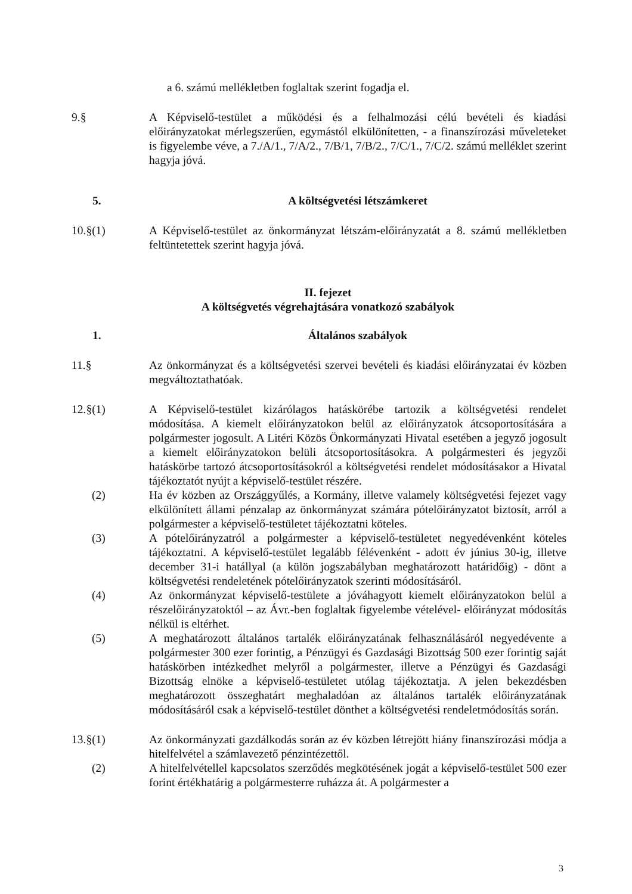a 6. számú mellékletben foglaltak szerint fogadja el.
9.§ A Képviselő-testület a működési és a felhalmozási célú bevételi és kiadási előirányzatokat mérlegszerűen, egymástól elkülönítetten, - a finanszírozási műveleteket is figyelembe véve, a 7./A/1., 7/A/2., 7/B/1, 7/B/2., 7/C/1., 7/C/2. számú melléklet szerint hagyja jóvá.
5. A költségvetési létszámkeret
10.§(1) A Képviselő-testület az önkormányzat létszám-előirányzatát a 8. számú mellékletben feltüntetettek szerint hagyja jóvá.
II. fejezet
A költségvetés végrehajtására vonatkozó szabályok
1. Általános szabályok
11.§ Az önkormányzat és a költségvetési szervei bevételi és kiadási előirányzatai év közben megváltoztathatóak.
12.§(1) A Képviselő-testület kizárólagos hatáskörébe tartozik a költségvetési rendelet módosítása. A kiemelt előirányzatokon belül az előirányzatok átcsoportosítására a polgármester jogosult. A Litéri Közös Önkormányzati Hivatal esetében a jegyző jogosult a kiemelt előirányzatokon belüli átcsoportosításokra. A polgármesteri és jegyzői hatáskörbe tartozó átcsoportosításokról a költségvetési rendelet módosításakor a Hivatal tájékoztatót nyújt a képviselő-testület részére.
(2) Ha év közben az Országgyűlés, a Kormány, illetve valamely költségvetési fejezet vagy elkülönített állami pénzalap az önkormányzat számára pótelőirányzatot biztosít, arról a polgármester a képviselő-testületet tájékoztatni köteles.
(3) A pótelőirányzatról a polgármester a képviselő-testületet negyedévenként köteles tájékoztatni. A képviselő-testület legalább félévenként - adott év június 30-ig, illetve december 31-i hatállyal (a külön jogszabályban meghatározott határidőig) - dönt a költségvetési rendeletének pótelőirányzatok szerinti módosításáról.
(4) Az önkormányzat képviselő-testülete a jóváhagyott kiemelt előirányzatokon belül a részelőirányzatoktól – az Ávr.-ben foglaltak figyelembe vételével- előirányzat módosítás nélkül is eltérhet.
(5) A meghatározott általános tartalék előirányzatának felhasználásáról negyedévente a polgármester 300 ezer forintig, a Pénzügyi és Gazdasági Bizottság 500 ezer forintig saját hatáskörben intézkedhet melyről a polgármester, illetve a Pénzügyi és Gazdasági Bizottság elnöke a képviselő-testületet utólag tájékoztatja. A jelen bekezdésben meghatározott összeghatárt meghaladóan az általános tartalék előirányzatának módosításáról csak a képviselő-testület dönthet a költségvetési rendeletmódosítás során.
13.§(1) Az önkormányzati gazdálkodás során az év közben létrejött hiány finanszírozási módja a hitelfelvétel a számlavezető pénzintézettől.
(2) A hitelfelvétellel kapcsolatos szerződés megkötésének jogát a képviselő-testület 500 ezer forint értékhatárig a polgármesterre ruházza át. A polgármester a
3